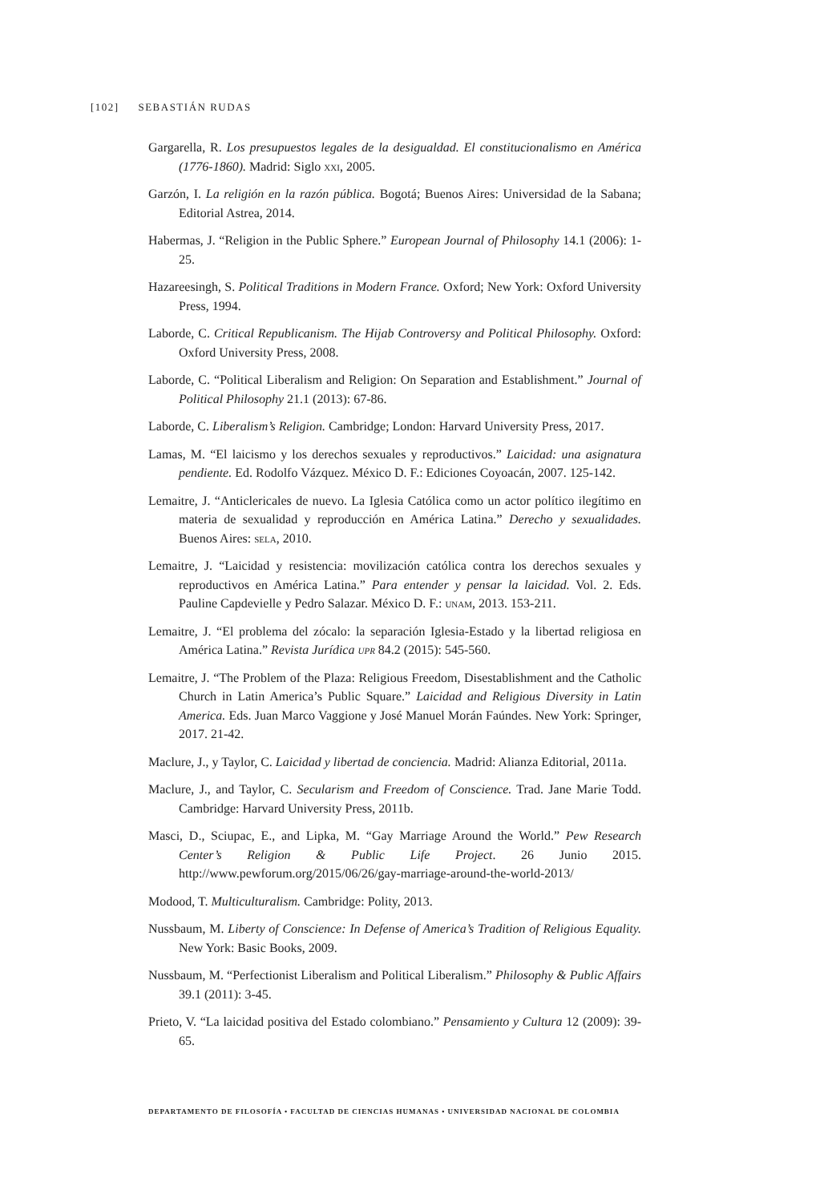[102] SEBASTIÁN RUDAS
Gargarella, R. Los presupuestos legales de la desigualdad. El constitucionalismo en América (1776-1860). Madrid: Siglo xxi, 2005.
Garzón, I. La religión en la razón pública. Bogotá; Buenos Aires: Universidad de la Sabana; Editorial Astrea, 2014.
Habermas, J. “Religion in the Public Sphere.” European Journal of Philosophy 14.1 (2006): 1-25.
Hazareesingh, S. Political Traditions in Modern France. Oxford; New York: Oxford University Press, 1994.
Laborde, C. Critical Republicanism. The Hijab Controversy and Political Philosophy. Oxford: Oxford University Press, 2008.
Laborde, C. “Political Liberalism and Religion: On Separation and Establishment.” Journal of Political Philosophy 21.1 (2013): 67-86.
Laborde, C. Liberalism’s Religion. Cambridge; London: Harvard University Press, 2017.
Lamas, M. “El laicismo y los derechos sexuales y reproductivos.” Laicidad: una asignatura pendiente. Ed. Rodolfo Vázquez. México D. F.: Ediciones Coyoacán, 2007. 125-142.
Lemaitre, J. “Anticlericales de nuevo. La Iglesia Católica como un actor político ilegítimo en materia de sexualidad y reproducción en América Latina.” Derecho y sexualidades. Buenos Aires: sela, 2010.
Lemaitre, J. “Laicidad y resistencia: movilización católica contra los derechos sexuales y reproductivos en América Latina.” Para entender y pensar la laicidad. Vol. 2. Eds. Pauline Capdevielle y Pedro Salazar. México D. F.: unam, 2013. 153-211.
Lemaitre, J. “El problema del zócalo: la separación Iglesia-Estado y la libertad religiosa en América Latina.” Revista Jurídica upr 84.2 (2015): 545-560.
Lemaitre, J. “The Problem of the Plaza: Religious Freedom, Disestablishment and the Catholic Church in Latin America’s Public Square.” Laicidad and Religious Diversity in Latin America. Eds. Juan Marco Vaggione y José Manuel Morán Faúndes. New York: Springer, 2017. 21-42.
Maclure, J., y Taylor, C. Laicidad y libertad de conciencia. Madrid: Alianza Editorial, 2011a.
Maclure, J., and Taylor, C. Secularism and Freedom of Conscience. Trad. Jane Marie Todd. Cambridge: Harvard University Press, 2011b.
Masci, D., Sciupac, E., and Lipka, M. “Gay Marriage Around the World.” Pew Research Center’s Religion & Public Life Project. 26 Junio 2015. http://www.pewforum.org/2015/06/26/gay-marriage-around-the-world-2013/
Modood, T. Multiculturalism. Cambridge: Polity, 2013.
Nussbaum, M. Liberty of Conscience: In Defense of America’s Tradition of Religious Equality. New York: Basic Books, 2009.
Nussbaum, M. “Perfectionist Liberalism and Political Liberalism.” Philosophy & Public Affairs 39.1 (2011): 3-45.
Prieto, V. “La laicidad positiva del Estado colombiano.” Pensamiento y Cultura 12 (2009): 39-65.
DEPARTAMENTO DE FILOSOFÍA • FACULTAD DE CIENCIAS HUMANAS • UNIVERSIDAD NACIONAL DE COLOMBIA